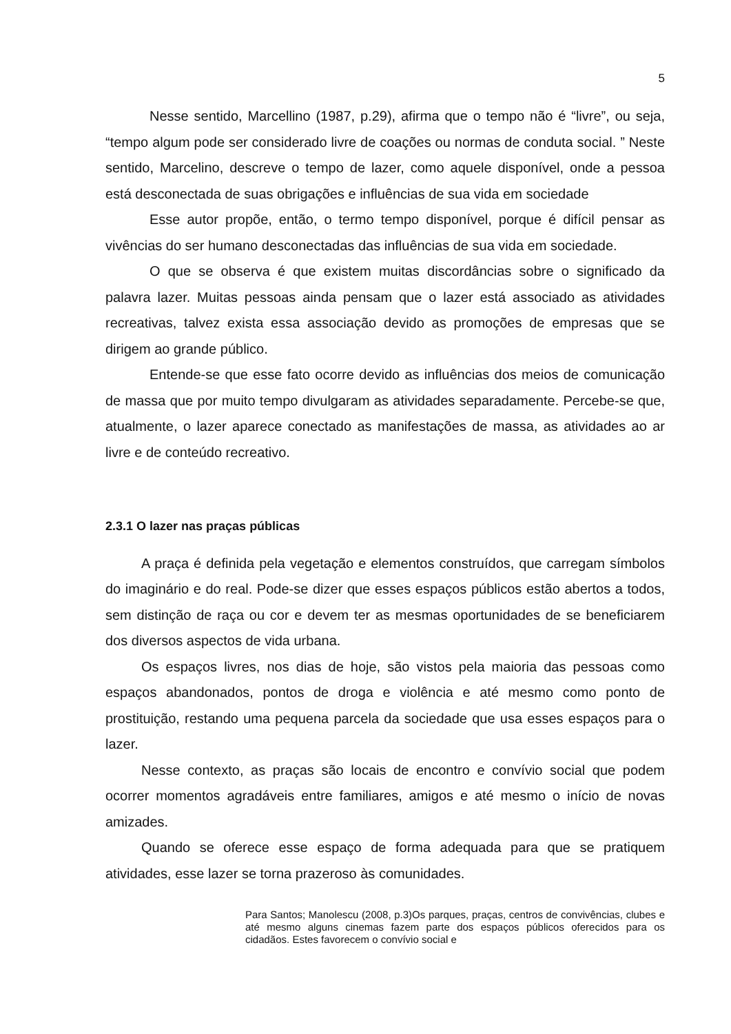5
Nesse sentido, Marcellino (1987, p.29), afirma que o tempo não é “livre”, ou seja, “tempo algum pode ser considerado livre de coações ou normas de conduta social. ” Neste sentido, Marcelino, descreve o tempo de lazer, como aquele disponível, onde a pessoa está desconectada de suas obrigações e influências de sua vida em sociedade
Esse autor propõe, então, o termo tempo disponível, porque é difícil pensar as vivências do ser humano desconectadas das influências de sua vida em sociedade.
O que se observa é que existem muitas discordâncias sobre o significado da palavra lazer. Muitas pessoas ainda pensam que o lazer está associado as atividades recreativas, talvez exista essa associação devido as promoções de empresas que se dirigem ao grande público.
Entende-se que esse fato ocorre devido as influências dos meios de comunicação de massa que por muito tempo divulgaram as atividades separadamente. Percebe-se que, atualmente, o lazer aparece conectado as manifestações de massa, as atividades ao ar livre e de conteúdo recreativo.
2.3.1 O lazer nas praças públicas
A praça é definida pela vegetação e elementos construídos, que carregam símbolos do imaginário e do real. Pode-se dizer que esses espaços públicos estão abertos a todos, sem distinção de raça ou cor e devem ter as mesmas oportunidades de se beneficiarem dos diversos aspectos de vida urbana.
Os espaços livres, nos dias de hoje, são vistos pela maioria das pessoas como espaços abandonados, pontos de droga e violência e até mesmo como ponto de prostituição, restando uma pequena parcela da sociedade que usa esses espaços para o lazer.
Nesse contexto, as praças são locais de encontro e convívio social que podem ocorrer momentos agradáveis entre familiares, amigos e até mesmo o início de novas amizades.
Quando se oferece esse espaço de forma adequada para que se pratiquem atividades, esse lazer se torna prazeroso às comunidades.
Para Santos; Manolescu (2008, p.3)Os parques, praças, centros de convivências, clubes e até mesmo alguns cinemas fazem parte dos espaços públicos oferecidos para os cidadãos. Estes favorecem o convívio social e